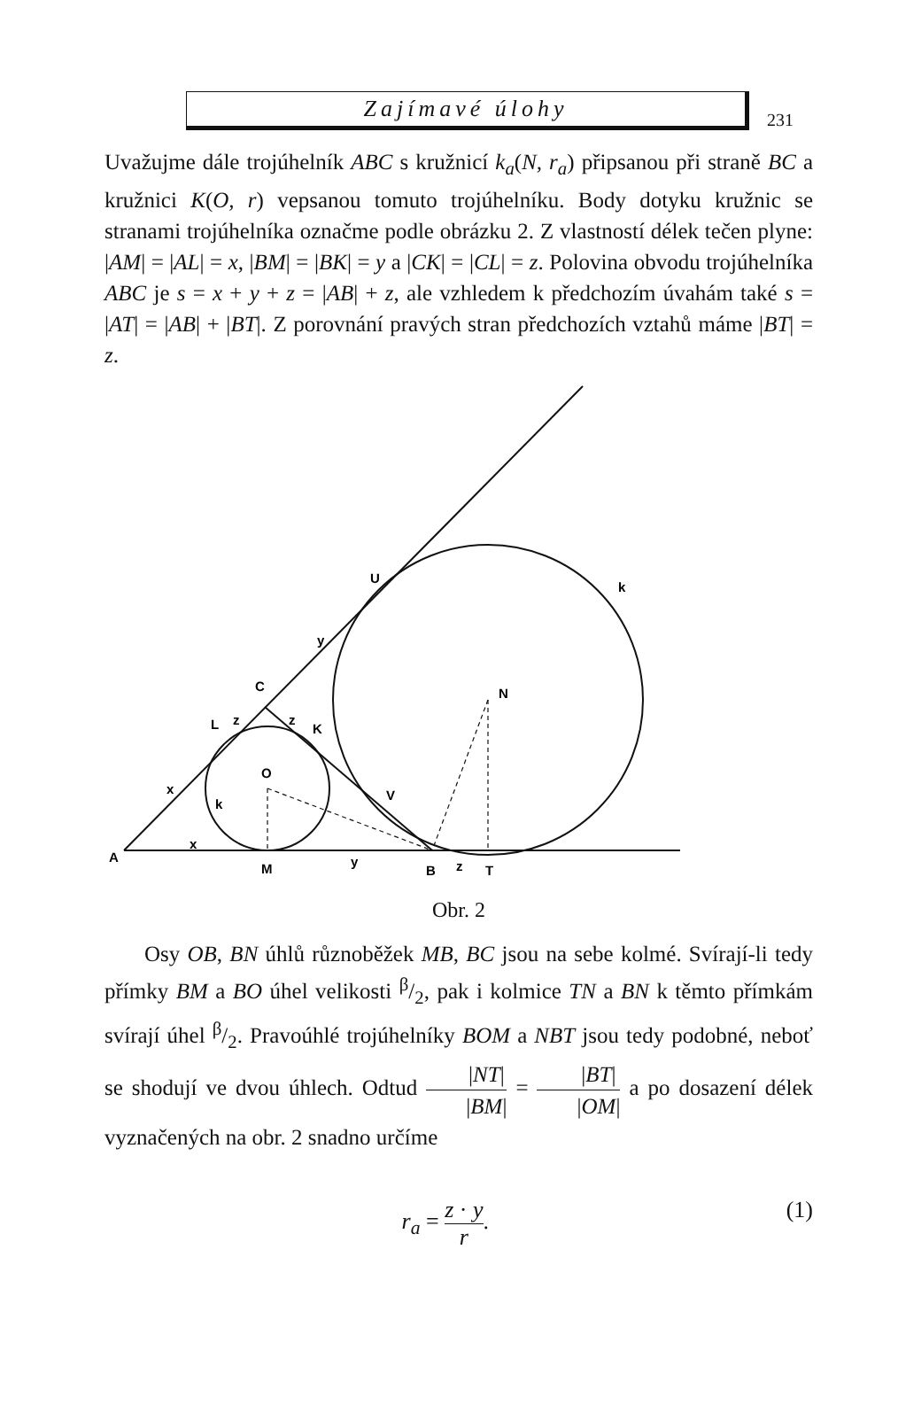Zajímavé úlohy
231
Uvažujme dále trojúhelník ABC s kružnicí k<sub>a</sub>(N, r<sub>a</sub>) připsanou při straně BC a kružnici K(O, r) vepsanou tomuto trojúhelníku. Body dotyku kružnic se stranami trojúhelníka označme podle obrázku 2. Z vlastností délek tečen plyne: |AM| = |AL| = x, |BM| = |BK| = y a |CK| = |CL| = z. Polovina obvodu trojúhelníka ABC je s = x + y + z = |AB| + z, ale vzhledem k předchozím úvahám také s = |AT| = |AB| + |BT|. Z porovnání pravých stran předchozích vztahů máme |BT| = z.
U
k
y
C
N
L
z
z
K
O
x
k
V
A
x
M
y
B
z
T
Obr. 2
Osy OB, BN úhlů různoběžek MB, BC jsou na sebe kolmé. Svírají-li tedy přímky BM a BO úhel velikosti β/2, pak i kolmice TN a BN k těmto přímkám svírají úhel β/2. Pravoúhlé trojúhelníky BOM a NBT jsou tedy podobné, neboť se shodují ve dvou úhlech. Odtud |NT| |BM| = |BT| |OM| a po dosazení délek vyznačených na obr. 2 snadno určíme
r<sub>a</sub> = z · y r. (1)